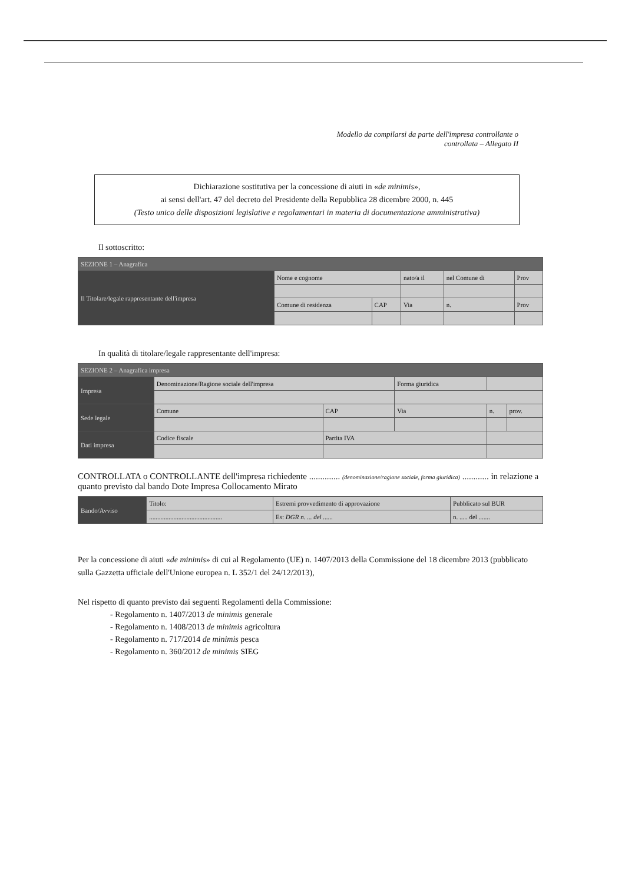Modello da compilarsi da parte dell'impresa controllante o
controllata – Allegato II
Dichiarazione sostitutiva per la concessione di aiuti in «de minimis»,
ai sensi dell'art. 47 del decreto del Presidente della Repubblica 28 dicembre 2000, n. 445
(Testo unico delle disposizioni legislative e regolamentari in materia di documentazione amministrativa)
Il sottoscritto:
| SEZIONE 1 – Anagrafica | | | | | | |
| Il Titolare/legale rappresentante dell'impresa | Nome e cognome | | nato/a il | nel Comune di | | Prov |
| | Comune di residenza | CAP | Via | | n. | Prov |
In qualità di titolare/legale rappresentante dell'impresa:
| SEZIONE 2 – Anagrafica impresa | | | | | |
| Impresa | Denominazione/Ragione sociale dell'impresa | | Forma giuridica | | |
| Sede legale | Comune | CAP | Via | n. | prov. |
| Dati impresa | Codice fiscale | Partita IVA | | | |
CONTROLLATA o CONTROLLANTE dell'impresa richiedente .............. (denominazione/ragione sociale, forma giuridica) ............ in relazione a quanto previsto dal bando Dote Impresa Collocamento Mirato
| Bando/Avviso | Titolo: | Estremi provvedimento di approvazione | Pubblicato sul BUR |
| | ............................................. | Es: DGR n. ... del ...... | n. ..... del ....... |
Per la concessione di aiuti «de minimis» di cui al Regolamento (UE) n. 1407/2013 della Commissione del 18 dicembre 2013 (pubblicato sulla Gazzetta ufficiale dell'Unione europea n. L 352/1 del 24/12/2013),
Nel rispetto di quanto previsto dai seguenti Regolamenti della Commissione:
- Regolamento n. 1407/2013 de minimis generale
- Regolamento n. 1408/2013 de minimis agricoltura
- Regolamento n. 717/2014 de minimis pesca
- Regolamento n. 360/2012 de minimis SIEG